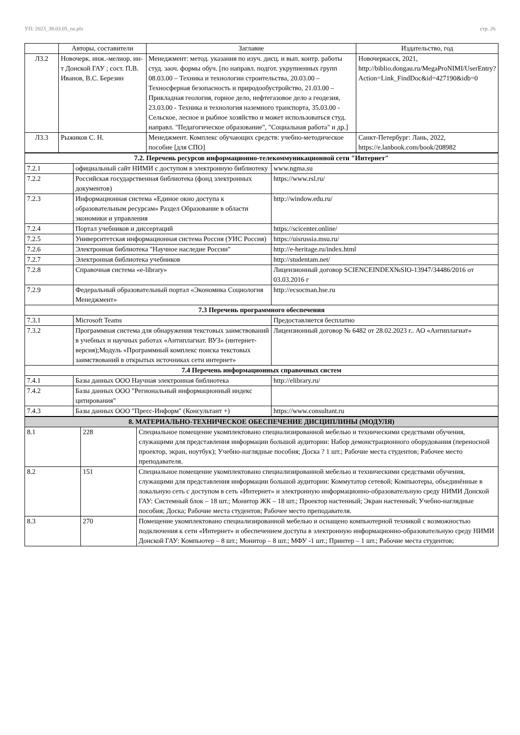УП: 2023_38.03.05_oz.plx стр. 26
| | Авторы, составители | Заглавие | Издательство, год |
| --- | --- | --- | --- |
| Л3.2 | Новочерк. инж.-мелиор. ин-т Донской ГАУ ; сост. П.В. Иванов, В.С. Березин | Менеджмент: метод. указания по изуч. дисц. и вып. контр. работы студ. заоч. формы обуч. [по направл. подгот. укрупненных групп 08.03.00 – Техника и технологии строительства, 20.03.00 – Техносферная безопасность и природообустройство, 21.03.00 – Прикладная геология, горное дело, нефтегазовое дело а геодезия, 23.03.00 - Техника и технология наземного транспорта, 35.03.00 - Сельское, лесное и рыбное хозяйство и может использоваться студ. направл. "Педагогическое образование", "Социальная работа" и др.] | Новочеркасск, 2021, http://biblio.dongau.ru/MegaProNIMI/UserEntry?Action=Link_FindDoc&id=427190&idb=0 |
| Л3.3 | Рыжиков С. Н. | Менеджмент. Комплекс обучающих средств: учебно-методическое пособие [для СПО] | Санкт-Петербург: Лань, 2022, https://e.lanbook.com/book/208982 |
| 7.2. Перечень ресурсов информационно-телекоммуникационной сети "Интернет" | | |
| 7.2.1 | официальный сайт НИМИ с доступом в электронную библиотеку | www.ngma.su |
| 7.2.2 | Российская государственная библиотека (фонд электронных документов) | https://www.rsl.ru/ |
| 7.2.3 | Информационная система «Единое окно доступа к образовательным ресурсам» Раздел Образование в области экономики и управления | http://window.edu.ru/ |
| 7.2.4 | Портал учебников и диссертаций | https://scicenter.online/ |
| 7.2.5 | Университетская информационная система Россия (УИС Россия) | https://uisrussia.msu.ru/ |
| 7.2.6 | Электронная библиотека "Научное наследие России" | http://e-heritage.ru/index.html |
| 7.2.7 | Электронная библиотека учебников | http://studentam.net/ |
| 7.2.8 | Справочная система «e-library» | Лицензионный договор SCIENCEINDEX№SIO-13947/34486/2016 от 03.03.2016 г |
| 7.2.9 | Федеральный образовательный портал «Экономика Социология Менеджмент» | http://ecsocman.hse.ru |
| 7.3 Перечень программного обеспечения | | |
| 7.3.1 | Microsoft Teams | Предоставляется бесплатно |
| 7.3.2 | Программная система для обнаружения текстовых заимствований в учебных и научных работах «Антиплагиат. ВУЗ» (интернет-версия);Модуль «Программный комплекс поиска текстовых заимствований в открытых источниках сети интернет» | Лицензионный договор № 6482 от 28.02.2023 г.. АО «Антиплагиат» |
| 7.4 Перечень информационных справочных систем | | |
| 7.4.1 | Базы данных ООО Научная электронная библиотека | http://elibrary.ru/ |
| 7.4.2 | Базы данных ООО "Региональный информационный индекс цитирования" | |
| 7.4.3 | Базы данных ООО "Пресс-Информ" (Консультант +) | https://www.consultant.ru |
| 8. МАТЕРИАЛЬНО-ТЕХНИЧЕСКОЕ ОБЕСПЕЧЕНИЕ ДИСЦИПЛИНЫ (МОДУЛЯ) | | |
| 8.1 | 228 | Специальное помещение укомплектовано специализированной мебелью и техническими средствами обучения, служащими для представления информации большой аудитории: Набор демонстрационного оборудования (переносной проектор, экран, ноутбук); Учебно-наглядные пособия; Доска ? 1 шт.; Рабочие места студентов; Рабочее место преподавателя. |
| 8.2 | 151 | Специальное помещение укомплектовано специализированной мебелью и техническими средствами обучения, служащими для представления информации большой аудитории: Коммутатор сетевой; Компьютеры, объединённые в локальную сеть с доступом в сеть «Интернет» и электронную информационно-образовательную среду НИМИ Донской ГАУ: Системный блок – 18 шт.; Монитор ЖК – 18 шт.; Проектор настенный; Экран настенный; Учебно-наглядные пособия; Доска; Рабочие места студентов; Рабочее место преподавателя. |
| 8.3 | 270 | Помещение укомплектовано специализированной мебелью и оснащено компьютерной техникой с возможностью подключения к сети «Интернет» и обеспечением доступа в электронную информационно-образовательную среду НИМИ Донской ГАУ: Компьютер – 8 шт.; Монитор – 8 шт.; МФУ -1 шт.; Принтер – 1 шт.; Рабочие места студентов; |